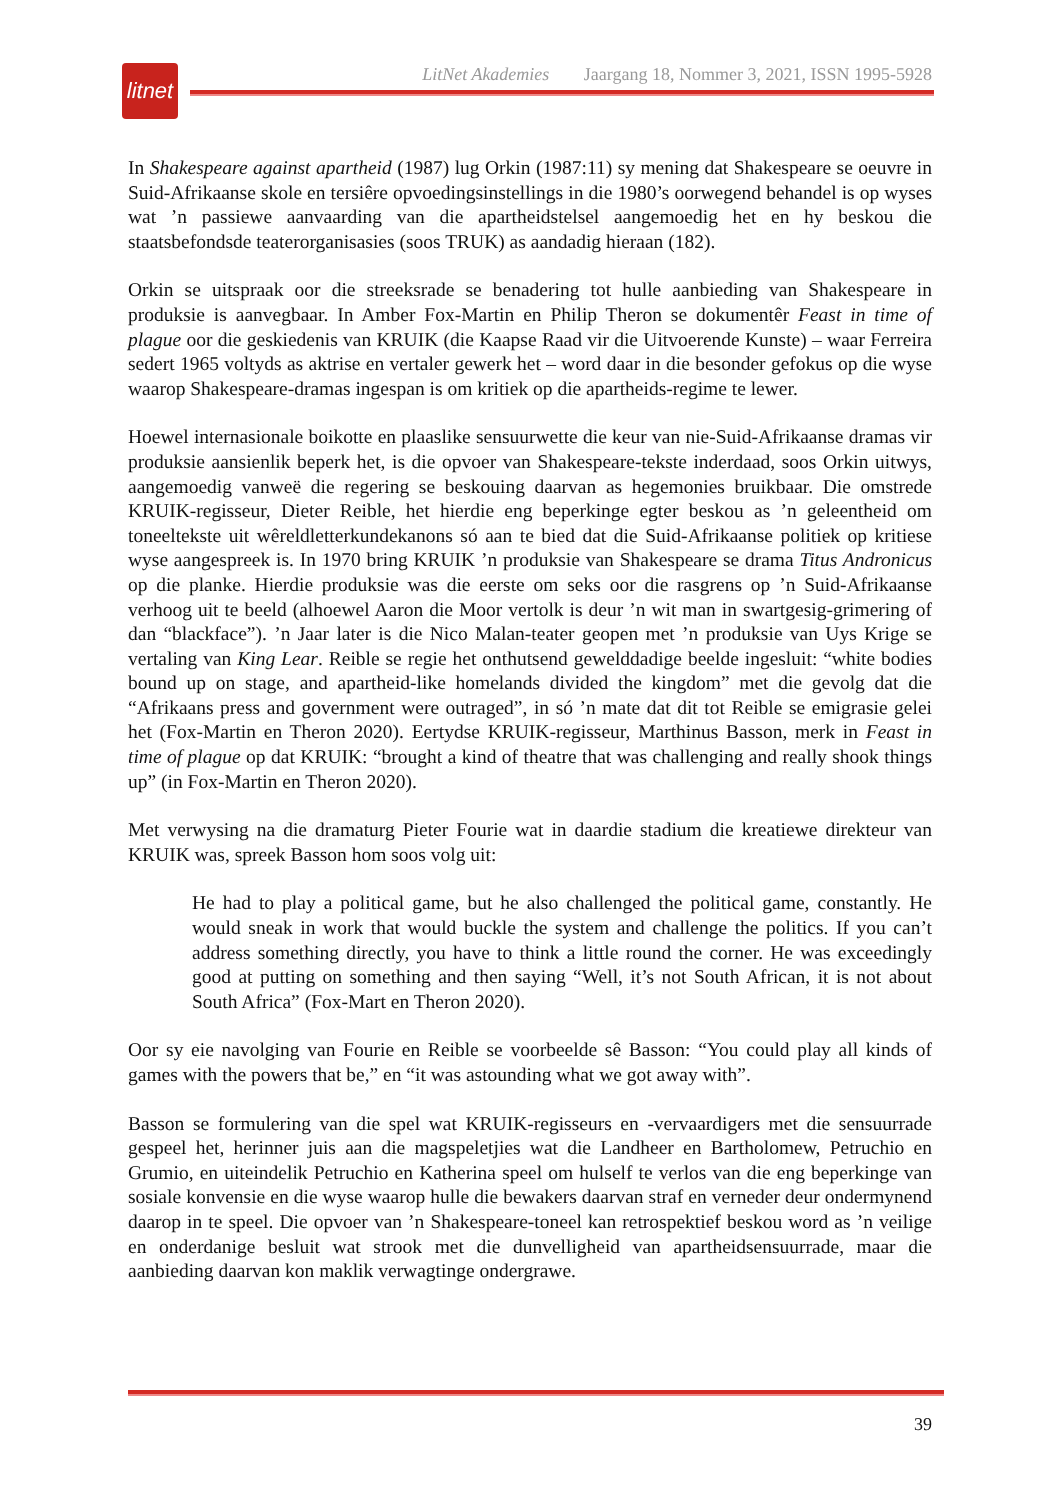litnet
LitNet Akademies Jaargang 18, Nommer 3, 2021, ISSN 1995-5928
In Shakespeare against apartheid (1987) lug Orkin (1987:11) sy mening dat Shakespeare se oeuvre in Suid-Afrikaanse skole en tersiêre opvoedingsinstellings in die 1980’s oorwegend behandel is op wyses wat ’n passiewe aanvaarding van die apartheidstelsel aangemoedig het en hy beskou die staatsbefondsde teaterorganisasies (soos TRUK) as aandadig hieraan (182).
Orkin se uitspraak oor die streeksrade se benadering tot hulle aanbieding van Shakespeare in produksie is aanvegbaar. In Amber Fox-Martin en Philip Theron se dokumentêr Feast in time of plague oor die geskiedenis van KRUIK (die Kaapse Raad vir die Uitvoerende Kunste) – waar Ferreira sedert 1965 voltyds as aktrise en vertaler gewerk het – word daar in die besonder gefokus op die wyse waarop Shakespeare-dramas ingespan is om kritiek op die apartheids-regime te lewer.
Hoewel internasionale boikotte en plaaslike sensuurwette die keur van nie-Suid-Afrikaanse dramas vir produksie aansienlik beperk het, is die opvoer van Shakespeare-tekste inderdaad, soos Orkin uitwys, aangemoedig vanweë die regering se beskouing daarvan as hegemonies bruikbaar. Die omstrede KRUIK-regisseur, Dieter Reible, het hierdie eng beperkinge egter beskou as ’n geleentheid om toneeltekste uit wêreldletterkundekanons só aan te bied dat die Suid-Afrikaanse politiek op kritiese wyse aangespreek is. In 1970 bring KRUIK ’n produksie van Shakespeare se drama Titus Andronicus op die planke. Hierdie produksie was die eerste om seks oor die rasgrens op ’n Suid-Afrikaanse verhoog uit te beeld (alhoewel Aaron die Moor vertolk is deur ’n wit man in swartgesig-grimering of dan “blackface”). ’n Jaar later is die Nico Malan-teater geopen met ’n produksie van Uys Krige se vertaling van King Lear. Reible se regie het onthutsend gewelddadige beelde ingesluit: “white bodies bound up on stage, and apartheid-like homelands divided the kingdom” met die gevolg dat die “Afrikaans press and government were outraged”, in só ’n mate dat dit tot Reible se emigrasie gelei het (Fox-Martin en Theron 2020). Eertydse KRUIK-regisseur, Marthinus Basson, merk in Feast in time of plague op dat KRUIK: “brought a kind of theatre that was challenging and really shook things up” (in Fox-Martin en Theron 2020).
Met verwysing na die dramaturg Pieter Fourie wat in daardie stadium die kreatiewe direkteur van KRUIK was, spreek Basson hom soos volg uit:
He had to play a political game, but he also challenged the political game, constantly. He would sneak in work that would buckle the system and challenge the politics. If you can’t address something directly, you have to think a little round the corner. He was exceedingly good at putting on something and then saying “Well, it’s not South African, it is not about South Africa” (Fox-Mart en Theron 2020).
Oor sy eie navolging van Fourie en Reible se voorbeelde sê Basson: “You could play all kinds of games with the powers that be,” en “it was astounding what we got away with”.
Basson se formulering van die spel wat KRUIK-regisseurs en -vervaardigers met die sensuurrade gespeel het, herinner juis aan die magspeletjies wat die Landheer en Bartholomew, Petruchio en Grumio, en uiteindelik Petruchio en Katherina speel om hulself te verlos van die eng beperkinge van sosiale konvensie en die wyse waarop hulle die bewakers daarvan straf en verneder deur ondermynend daarop in te speel. Die opvoer van ’n Shakespeare-toneel kan retrospektief beskou word as ’n veilige en onderdanige besluit wat strook met die dunvelligheid van apartheidsensuurrade, maar die aanbieding daarvan kon maklik verwagtinge ondergrawe.
39